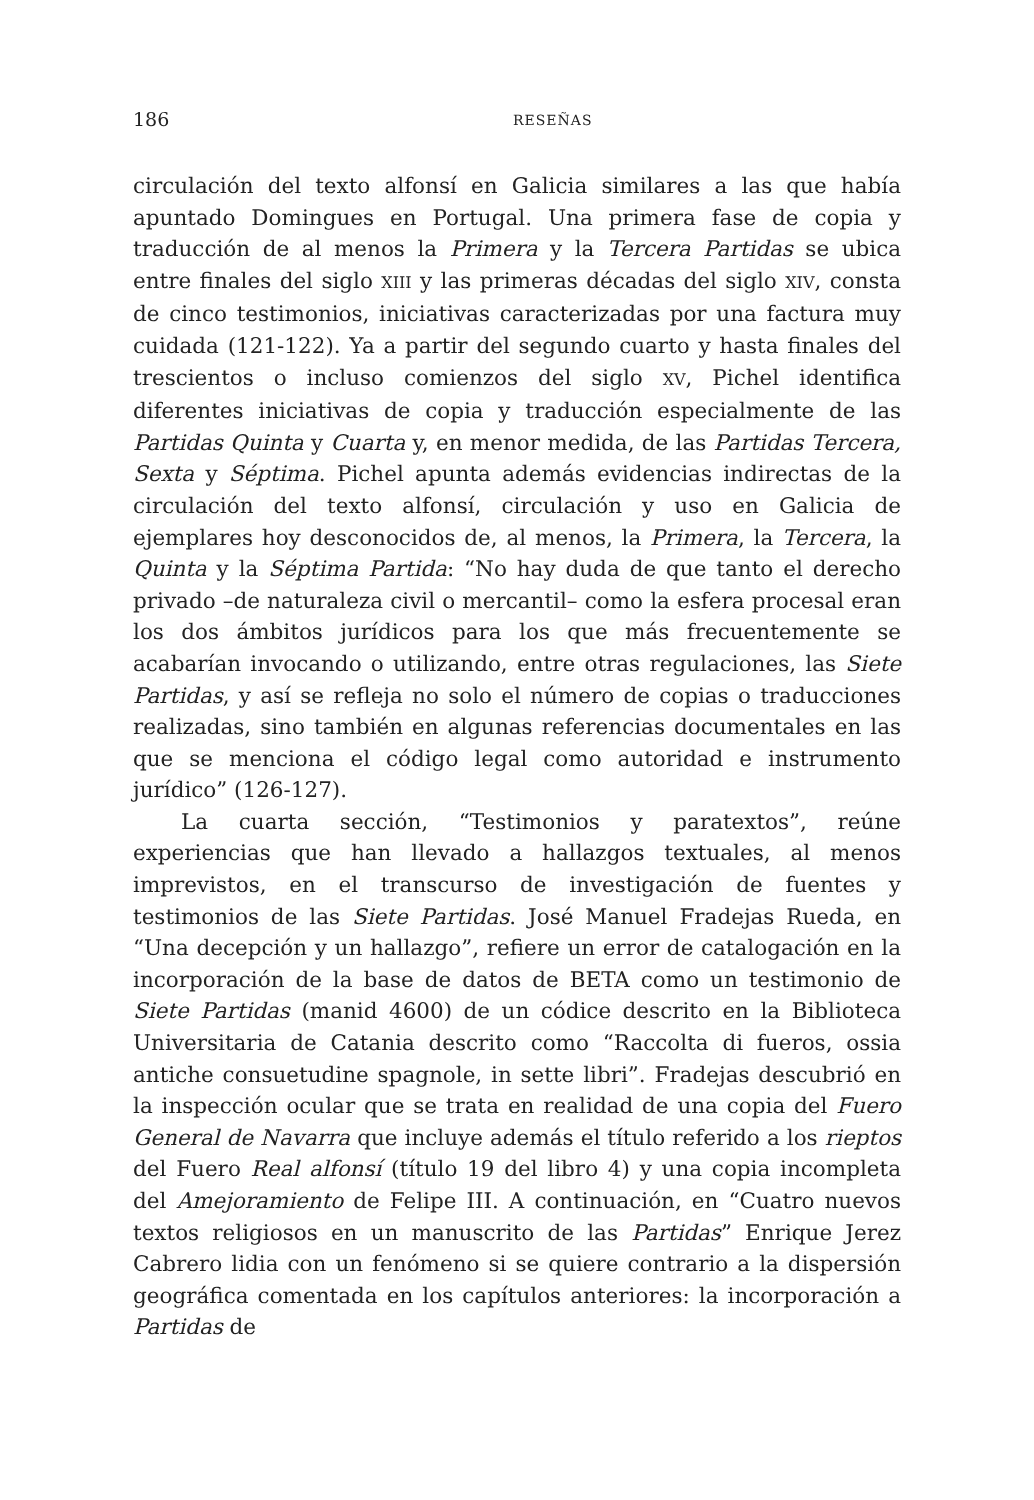186 RESEÑAS
circulación del texto alfonsí en Galicia similares a las que había apuntado Domingues en Portugal. Una primera fase de copia y traducción de al menos la Primera y la Tercera Partidas se ubica entre finales del siglo XIII y las primeras décadas del siglo XIV, consta de cinco testimonios, iniciativas caracterizadas por una factura muy cuidada (121-122). Ya a partir del segundo cuarto y hasta finales del trescientos o incluso comienzos del siglo XV, Pichel identifica diferentes iniciativas de copia y traducción especialmente de las Partidas Quinta y Cuarta y, en menor medida, de las Partidas Tercera, Sexta y Séptima. Pichel apunta además evidencias indirectas de la circulación del texto alfonsí, circulación y uso en Galicia de ejemplares hoy desconocidos de, al menos, la Primera, la Tercera, la Quinta y la Séptima Partida: “No hay duda de que tanto el derecho privado –de naturaleza civil o mercantil– como la esfera procesal eran los dos ámbitos jurídicos para los que más frecuentemente se acabarían invocando o utilizando, entre otras regulaciones, las Siete Partidas, y así se refleja no solo el número de copias o traducciones realizadas, sino también en algunas referencias documentales en las que se menciona el código legal como autoridad e instrumento jurídico” (126-127).
La cuarta sección, “Testimonios y paratextos”, reúne experiencias que han llevado a hallazgos textuales, al menos imprevistos, en el transcurso de investigación de fuentes y testimonios de las Siete Partidas. José Manuel Fradejas Rueda, en “Una decepción y un hallazgo”, refiere un error de catalogación en la incorporación de la base de datos de BETA como un testimonio de Siete Partidas (manid 4600) de un códice descrito en la Biblioteca Universitaria de Catania descrito como “Raccolta di fueros, ossia antiche consuetudine spagnole, in sette libri”. Fradejas descubrió en la inspección ocular que se trata en realidad de una copia del Fuero General de Navarra que incluye además el título referido a los rieptos del Fuero Real alfonsí (título 19 del libro 4) y una copia incompleta del Amejoramiento de Felipe III. A continuación, en “Cuatro nuevos textos religiosos en un manuscrito de las Partidas” Enrique Jerez Cabrero lidia con un fenómeno si se quiere contrario a la dispersión geográfica comentada en los capítulos anteriores: la incorporación a Partidas de